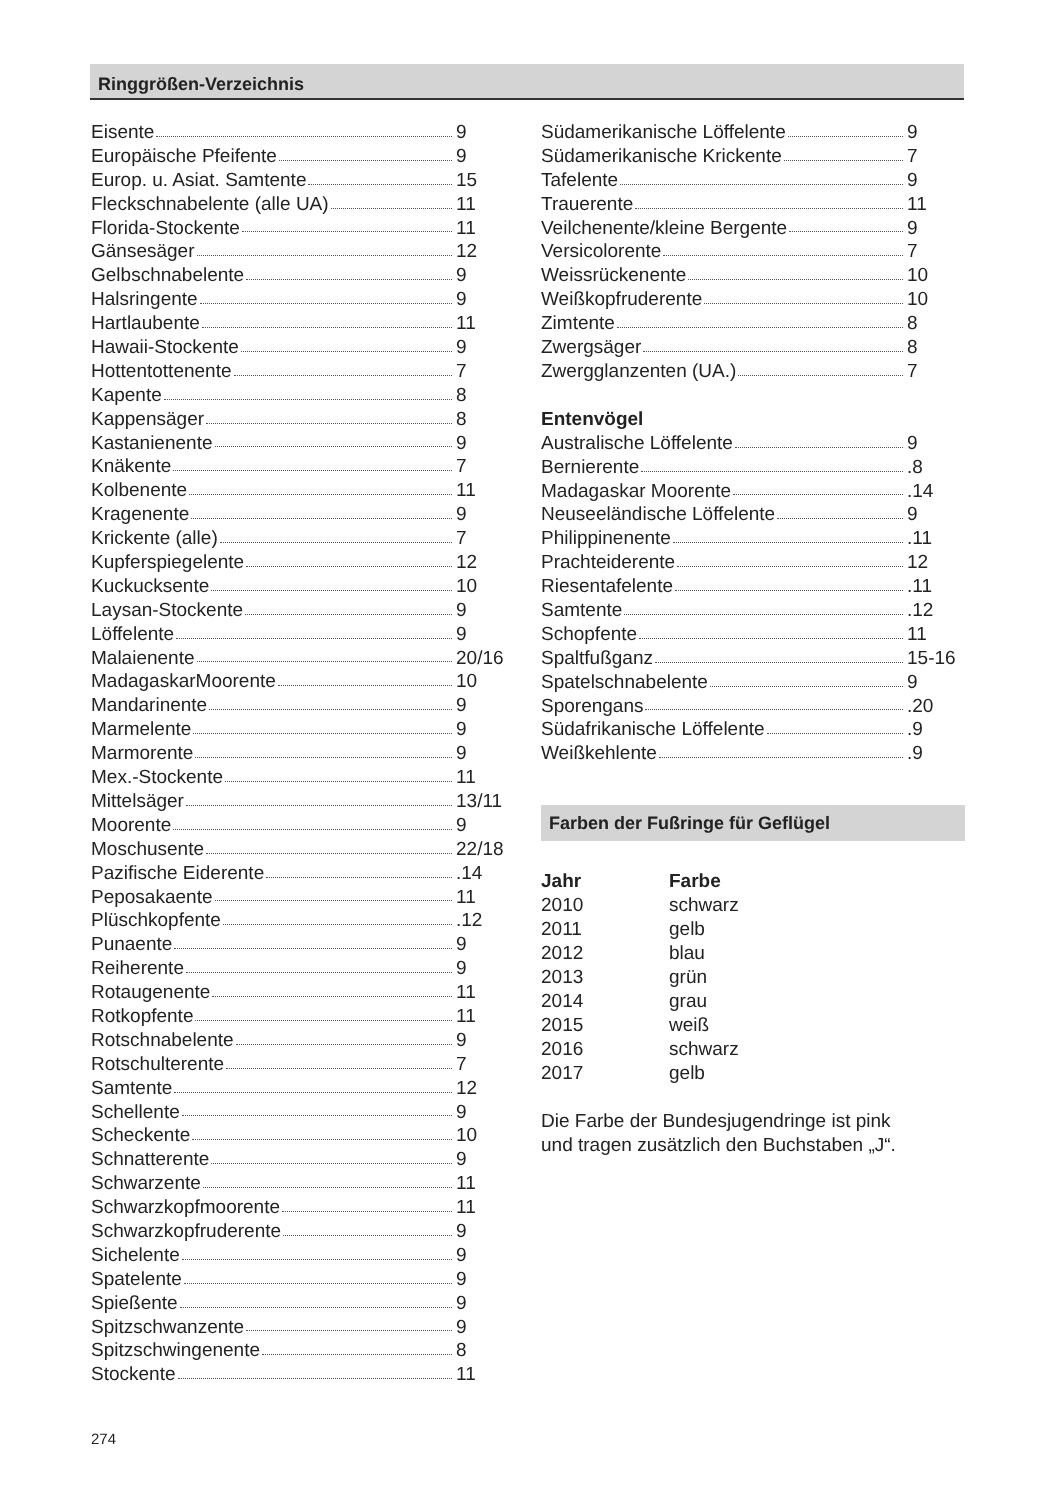Ringgrößen-Verzeichnis
Eisente 9
Europäische Pfeifente 9
Europ. u. Asiat. Samtente 15
Fleckschnabelente (alle UA) 11
Florida-Stockente 11
Gänsesäger 12
Gelbschnabelente 9
Halsringente 9
Hartlaubente 11
Hawaii-Stockente 9
Hottentottenente 7
Kapente 8
Kappensäger 8
Kastanienente 9
Knäkente 7
Kolbenente 11
Kragenente 9
Krickente (alle) 7
Kupferspiegelente 12
Kuckucksente 10
Laysan-Stockente 9
Löffelente 9
Malaienente 20/16
MadagaskarMoorente 10
Mandarinente 9
Marmelente 9
Marmorente 9
Mex.-Stockente 11
Mittelsäger 13/11
Moorente 9
Moschusente 22/18
Pazifische Eiderente .14
Peposakaente 11
Plüschkopfente .12
Punaente 9
Reiherente 9
Rotaugenente 11
Rotkopfente 11
Rotschnabelente 9
Rotschulterente 7
Samtente 12
Schellente 9
Scheckente 10
Schnatterente 9
Schwarzente 11
Schwarzkopfmoorente 11
Schwarzkopfruderente 9
Sichelente 9
Spatelente 9
Spießente 9
Spitzschwanzente 9
Spitzschwingenente 8
Stockente 11
Südamerikanische Löffelente 9
Südamerikanische Krickente 7
Tafelente 9
Trauerente 11
Veilchenente/kleine Bergente 9
Versicolorente 7
Weissrückenente 10
Weißkopfruderente 10
Zimtente 8
Zwergsäger 8
Zwergglanzenten (UA.) 7
Entenvögel
Australische Löffelente 9
Bernierente .8
Madagaskar Moorente .14
Neuseeländische Löffelente 9
Philippinenente .11
Prachteiderente 12
Riesentafelente .11
Samtente .12
Schopfente 11
Spaltfußganz 15-16
Spatelschnabelente 9
Sporengans .20
Südafrikanische Löffelente .9
Weißkehlente .9
Farben der Fußringe für Geflügel
| Jahr | Farbe |
| --- | --- |
| 2010 | schwarz |
| 2011 | gelb |
| 2012 | blau |
| 2013 | grün |
| 2014 | grau |
| 2015 | weiß |
| 2016 | schwarz |
| 2017 | gelb |
Die Farbe der Bundesjugendringe ist pink
und tragen zusätzlich den Buchstaben „J“.
274